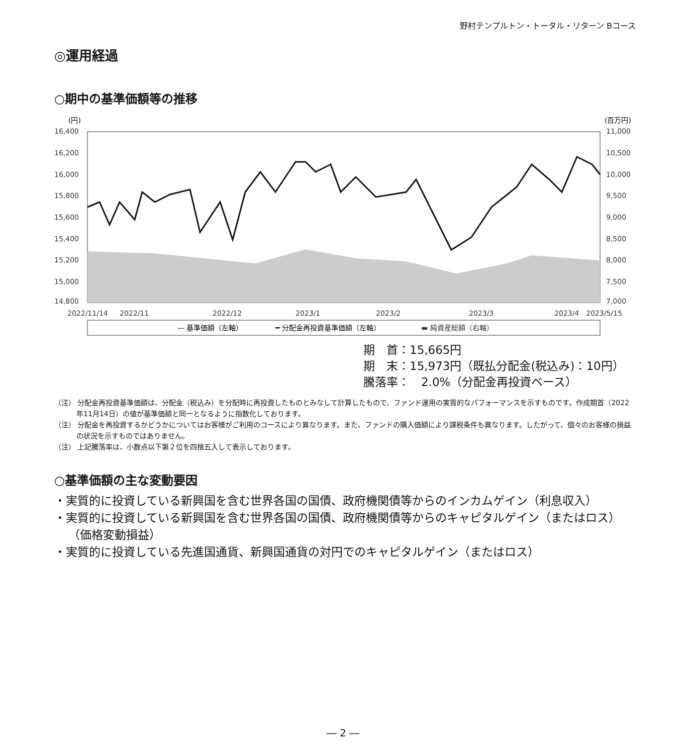野村テンプルトン・トータル・リターン Bコース
◎運用経過
○期中の基準価額等の推移
(円)
(百万円)
16,400
16,200
16,000
15,800
15,600
15,400
15,200
15,000
14,800
11,000
10,500
10,000
9,500
9,000
8,500
8,000
7,500
7,000
2022/11/14
2022/11
2022/12
2023/1
2023/2
2023/3
2023/4
2023/5/15
— 基準価額（左軸）
━ 分配金再投資基準価額（左軸）
▬ 純資産総額（右軸）
期　首：15,665円
期　末：15,973円（既払分配金(税込み)：10円）
騰落率：　2.0%（分配金再投資ベース）
（注） 分配金再投資基準価額は、分配金（税込み）を分配時に再投資したものとみなして計算したもので、ファンド運用の実質的なパフォーマンスを示すものです。作成期首（2022年11月14日）の値が基準価額と同一となるように指数化しております。
（注） 分配金を再投資するかどうかについてはお客様がご利用のコースにより異なります。また、ファンドの購入価額により課税条件も異なります。したがって、個々のお客様の損益の状況を示すものではありません。
（注） 上記騰落率は、小数点以下第２位を四捨五入して表示しております。
○基準価額の主な変動要因
・実質的に投資している新興国を含む世界各国の国債、政府機関債等からのインカムゲイン（利息収入）
・実質的に投資している新興国を含む世界各国の国債、政府機関債等からのキャピタルゲイン（またはロス）（価格変動損益）
・実質的に投資している先進国通貨、新興国通貨の対円でのキャピタルゲイン（またはロス）
― 2 ―